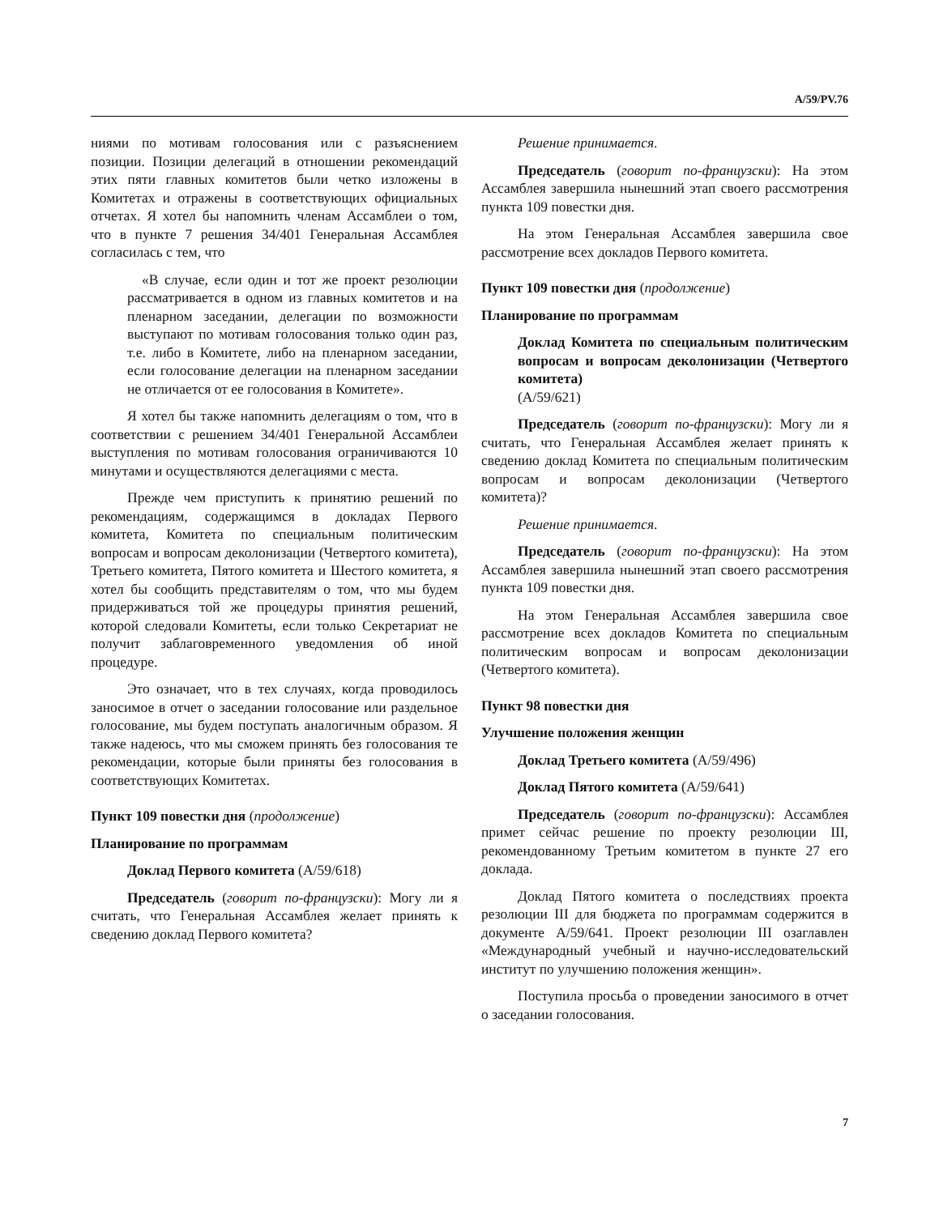A/59/PV.76
ниями по мотивам голосования или с разъяснением позиции. Позиции делегаций в отношении рекомендаций этих пяти главных комитетов были четко изложены в Комитетах и отражены в соответствующих официальных отчетах. Я хотел бы напомнить членам Ассамблеи о том, что в пункте 7 решения 34/401 Генеральная Ассамблея согласилась с тем, что
«В случае, если один и тот же проект резолюции рассматривается в одном из главных комитетов и на пленарном заседании, делегации по возможности выступают по мотивам голосования только один раз, т.е. либо в Комитете, либо на пленарном заседании, если голосование делегации на пленарном заседании не отличается от ее голосования в Комитете».
Я хотел бы также напомнить делегациям о том, что в соответствии с решением 34/401 Генеральной Ассамблеи выступления по мотивам голосования ограничиваются 10 минутами и осуществляются делегациями с места.
Прежде чем приступить к принятию решений по рекомендациям, содержащимся в докладах Первого комитета, Комитета по специальным политическим вопросам и вопросам деколонизации (Четвертого комитета), Третьего комитета, Пятого комитета и Шестого комитета, я хотел бы сообщить представителям о том, что мы будем придерживаться той же процедуры принятия решений, которой следовали Комитеты, если только Секретариат не получит заблаговременного уведомления об иной процедуре.
Это означает, что в тех случаях, когда проводилось заносимое в отчет о заседании голосование или раздельное голосование, мы будем поступать аналогичным образом. Я также надеюсь, что мы сможем принять без голосования те рекомендации, которые были приняты без голосования в соответствующих Комитетах.
Пункт 109 повестки дня (продолжение)
Планирование по программам
Доклад Первого комитета (A/59/618)
Председатель (говорит по-французски): Могу ли я считать, что Генеральная Ассамблея желает принять к сведению доклад Первого комитета?
Решение принимается.
Председатель (говорит по-французски): На этом Ассамблея завершила нынешний этап своего рассмотрения пункта 109 повестки дня.
На этом Генеральная Ассамблея завершила свое рассмотрение всех докладов Первого комитета.
Пункт 109 повестки дня (продолжение)
Планирование по программам
Доклад Комитета по специальным политическим вопросам и вопросам деколонизации (Четвертого комитета)
(A/59/621)
Председатель (говорит по-французски): Могу ли я считать, что Генеральная Ассамблея желает принять к сведению доклад Комитета по специальным политическим вопросам и вопросам деколонизации (Четвертого комитета)?
Решение принимается.
Председатель (говорит по-французски): На этом Ассамблея завершила нынешний этап своего рассмотрения пункта 109 повестки дня.
На этом Генеральная Ассамблея завершила свое рассмотрение всех докладов Комитета по специальным политическим вопросам и вопросам деколонизации (Четвертого комитета).
Пункт 98 повестки дня
Улучшение положения женщин
Доклад Третьего комитета (A/59/496)
Доклад Пятого комитета (A/59/641)
Председатель (говорит по-французски): Ассамблея примет сейчас решение по проекту резолюции III, рекомендованному Третьим комитетом в пункте 27 его доклада.
Доклад Пятого комитета о последствиях проекта резолюции III для бюджета по программам содержится в документе A/59/641. Проект резолюции III озаглавлен «Международный учебный и научно-исследовательский институт по улучшению положения женщин».
Поступила просьба о проведении заносимого в отчет о заседании голосования.
7